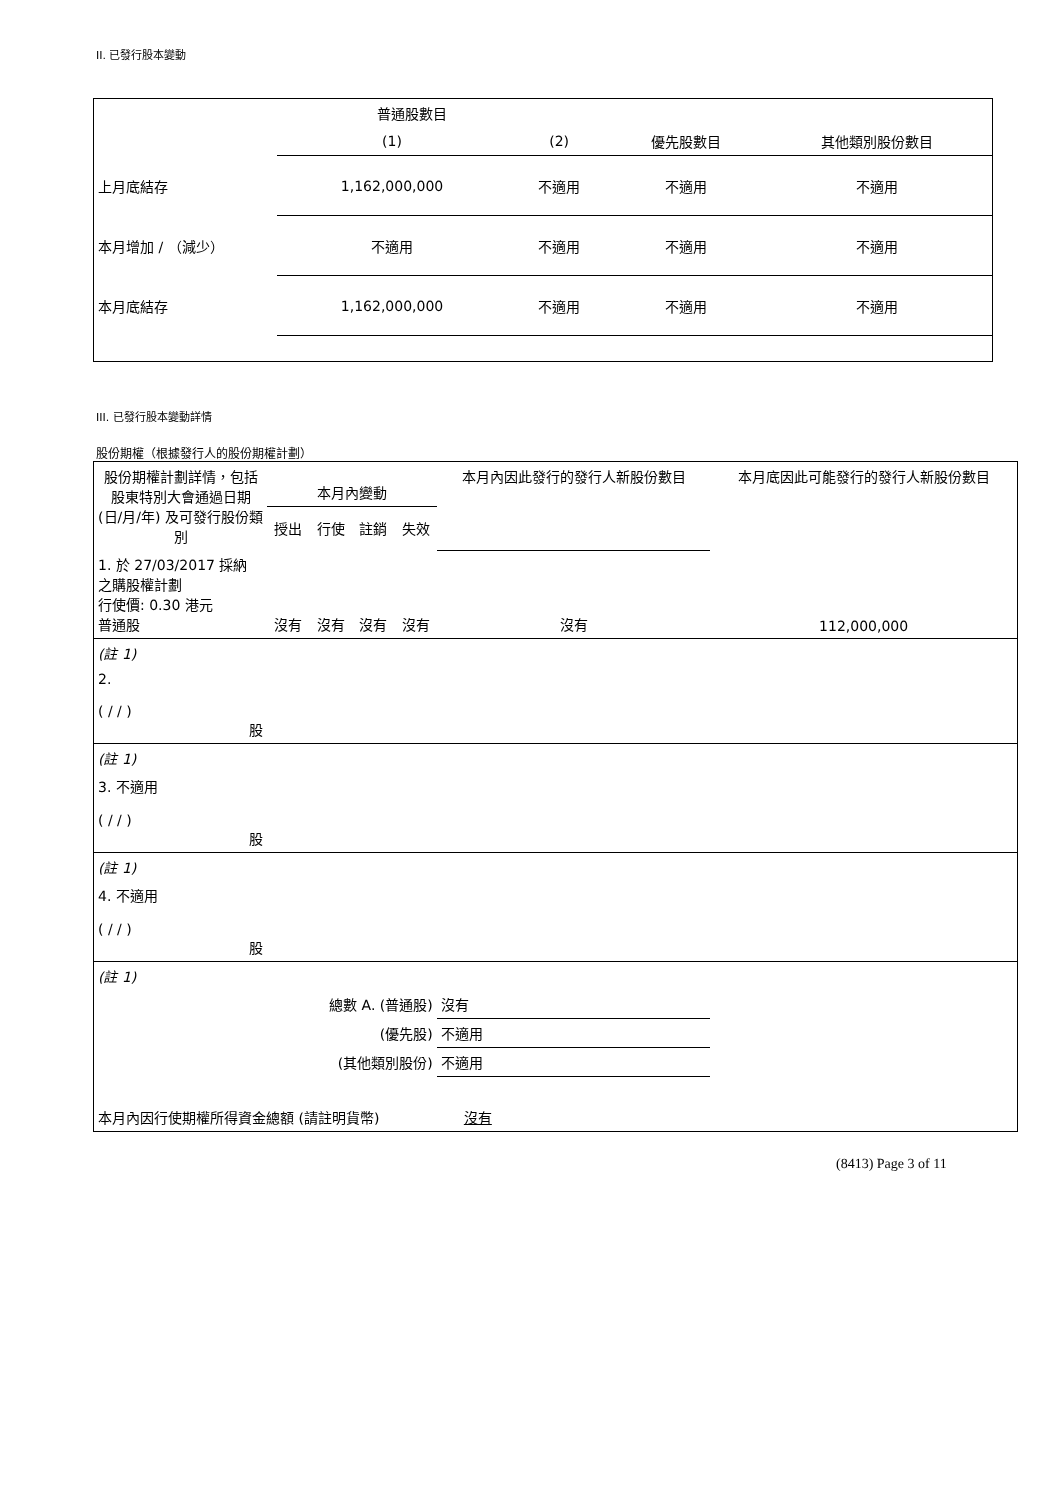II. 已發行股本變動
| | 普通股數目 | | | |
| --- | --- | --- | --- | --- |
| | (1) | (2) | 優先股數目 | 其他類別股份數目 |
| 上月底結存 | 1,162,000,000 | 不適用 | 不適用 | 不適用 |
| 本月增加 / （減少） | 不適用 | 不適用 | 不適用 | 不適用 |
| 本月底結存 | 1,162,000,000 | 不適用 | 不適用 | 不適用 |
III. 已發行股本變動詳情
股份期權（根據發行人的股份期權計劃）
| 股份期權計劃詳情，包括股東特別大會通過日期 (日/月/年) 及可發行股份類別 | 本月內變動 | | | | 本月內因此發行的發行人新股份數目 | 本月底因此可能發行的發行人新股份數目 |
| --- | --- | --- | --- | --- | --- | --- |
| | 授出 | 行使 | 註銷 | 失效 | | |
| 1. 於 27/03/2017 採納 之購股權計劃 行使價: 0.30 港元 普通股 | 沒有 | 沒有 | 沒有 | 沒有 | 沒有 | 112,000,000 |
| (註 1) | | | | | | |
| 2. ( / / ) 股 | | | | | | |
| (註 1) | | | | | | |
| 3. 不適用 ( / / ) 股 | | | | | | |
| (註 1) | | | | | | |
| 4. 不適用 ( / / ) 股 | | | | | | |
| (註 1) | | | | | | |
| 總數 A. (普通股) | | | | | 沒有 | |
| (優先股) | | | | | 不適用 | |
| (其他類別股份) | | | | | 不適用 | |
| 本月內因行使期權所得資金總額 (請註明貨幣) 沒有 | | | | | | |
(8413) Page 3 of 11